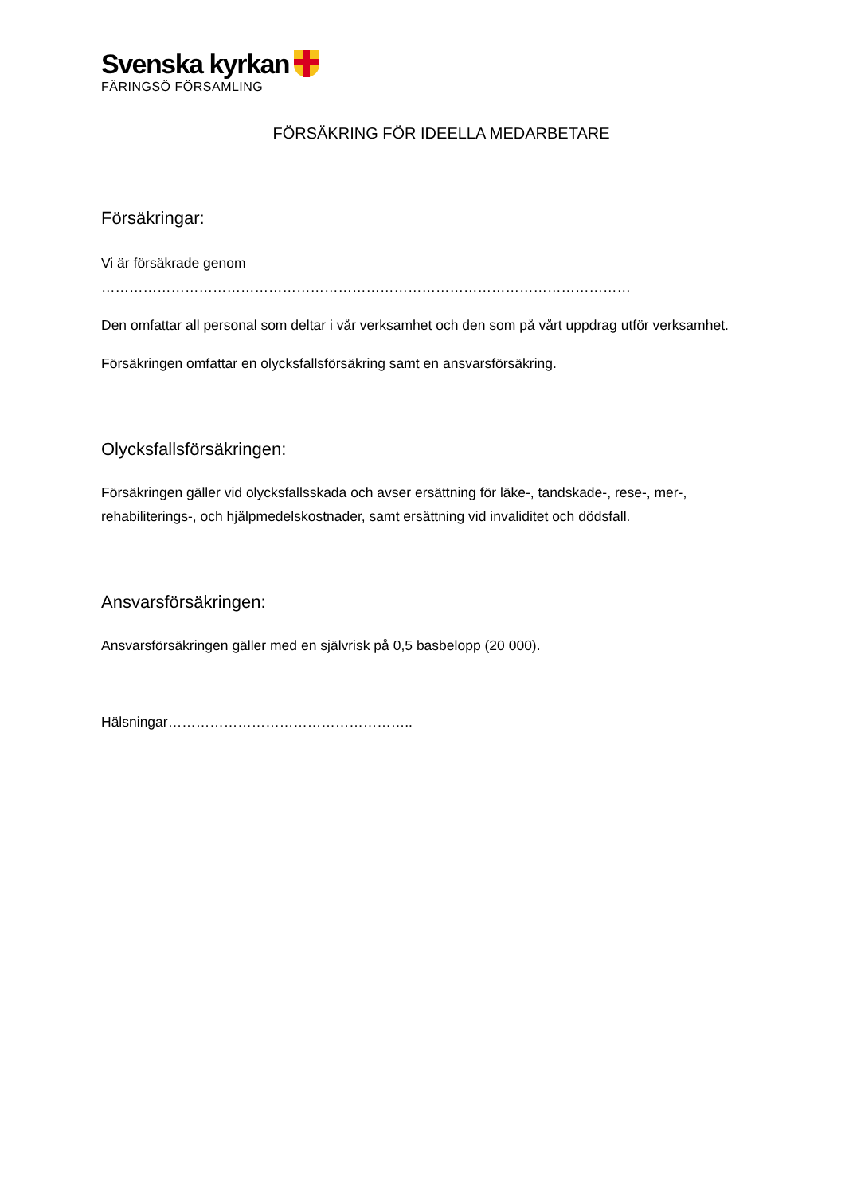Svenska kyrkan
FÄRINGSÖ FÖRSAMLING
FÖRSÄKRING FÖR IDEELLA MEDARBETARE
Försäkringar:
Vi är försäkrade genom ……………………………………………………………………………………………………
Den omfattar all personal som deltar i vår verksamhet och den som på vårt uppdrag utför verksamhet.
Försäkringen omfattar en olycksfallsförsäkring samt en ansvarsförsäkring.
Olycksfallsförsäkringen:
Försäkringen gäller vid olycksfallsskada och avser ersättning för läke-, tandskade-, rese-, mer-, rehabiliterings-, och hjälpmedelskostnader, samt ersättning vid invaliditet och dödsfall.
Ansvarsförsäkringen:
Ansvarsförsäkringen gäller med en självrisk på 0,5 basbelopp (20 000).
Hälsningar……………………………………………..